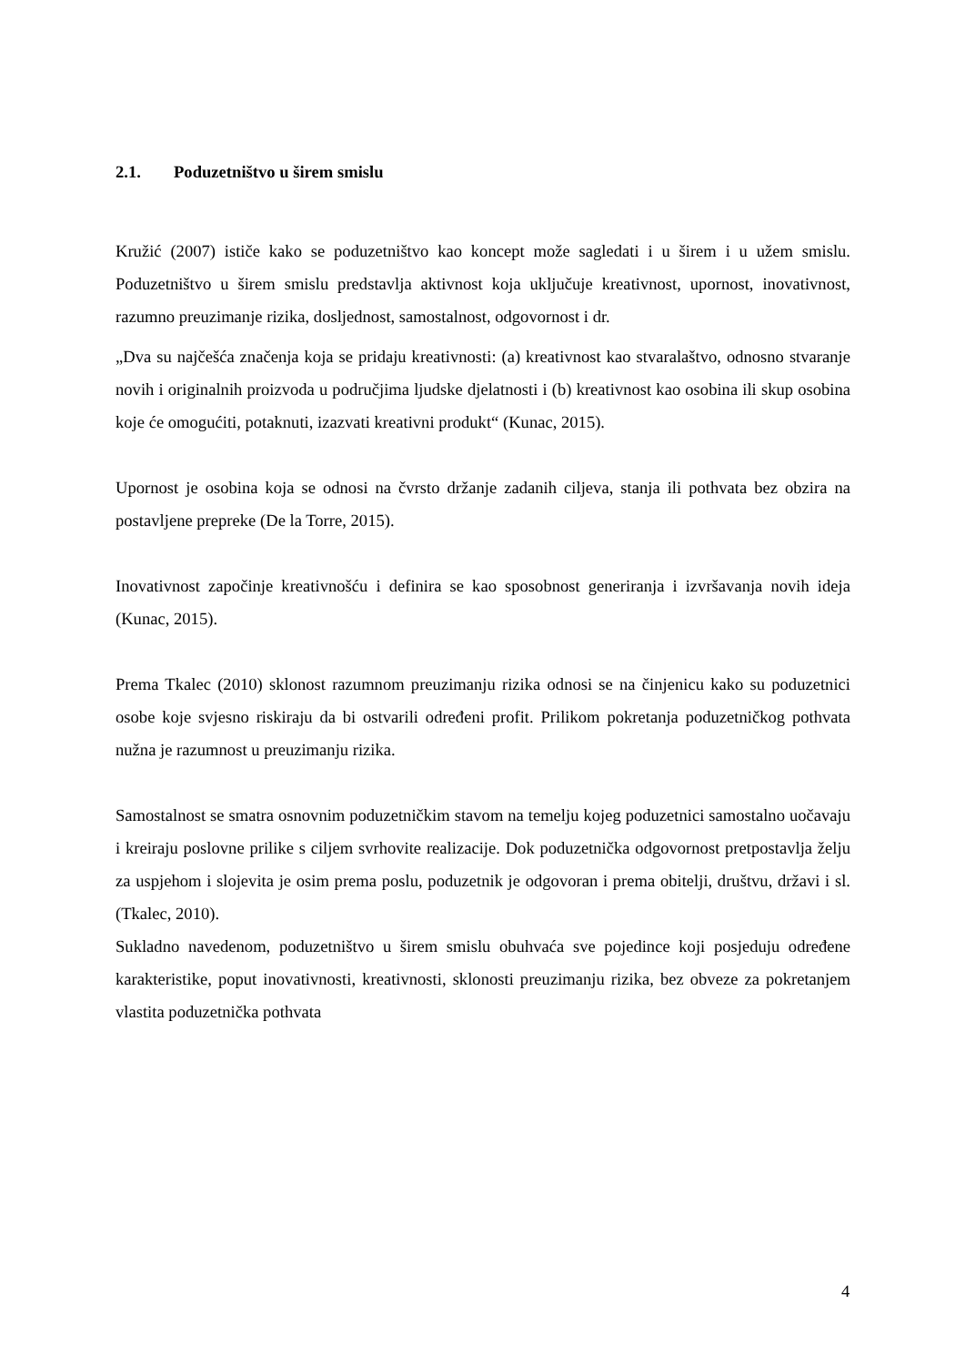2.1. Poduzetništvo u širem smislu
Kružić (2007) ističe kako se poduzetništvo kao koncept može sagledati i u širem i u užem smislu. Poduzetništvo u širem smislu predstavlja aktivnost koja uključuje kreativnost, upornost, inovativnost, razumno preuzimanje rizika, dosljednost, samostalnost, odgovornost i dr.
„Dva su najčešća značenja koja se pridaju kreativnosti: (a) kreativnost kao stvaralaštvo, odnosno stvaranje novih i originalnih proizvoda u područjima ljudske djelatnosti i (b) kreativnost kao osobina ili skup osobina koje će omogućiti, potaknuti, izazvati kreativni produkt“ (Kunac, 2015).
Upornost je osobina koja se odnosi na čvrsto držanje zadanih ciljeva, stanja ili pothvata bez obzira na postavljene prepreke (De la Torre, 2015).
Inovativnost započinje kreativnošću i definira se kao sposobnost generiranja i izvršavanja novih ideja (Kunac, 2015).
Prema Tkalec (2010) sklonost razumnom preuzimanju rizika odnosi se na činjenicu kako su poduzetnici osobe koje svjesno riskiraju da bi ostvarili određeni profit. Prilikom pokretanja poduzetničkog pothvata nužna je razumnost u preuzimanju rizika.
Samostalnost se smatra osnovnim poduzetničkim stavom na temelju kojeg poduzetnici samostalno uočavaju i kreiraju poslovne prilike s ciljem svrhovite realizacije. Dok poduzetnička odgovornost pretpostavlja želju za uspjehom i slojevita je osim prema poslu, poduzetnik je odgovoran i prema obitelji, društvu, državi i sl. (Tkalec, 2010).
Sukladno navedenom, poduzetništvo u širem smislu obuhvaća sve pojedince koji posjeduju određene karakteristike, poput inovativnosti, kreativnosti, sklonosti preuzimanju rizika, bez obveze za pokretanjem vlastita poduzetnička pothvata
4